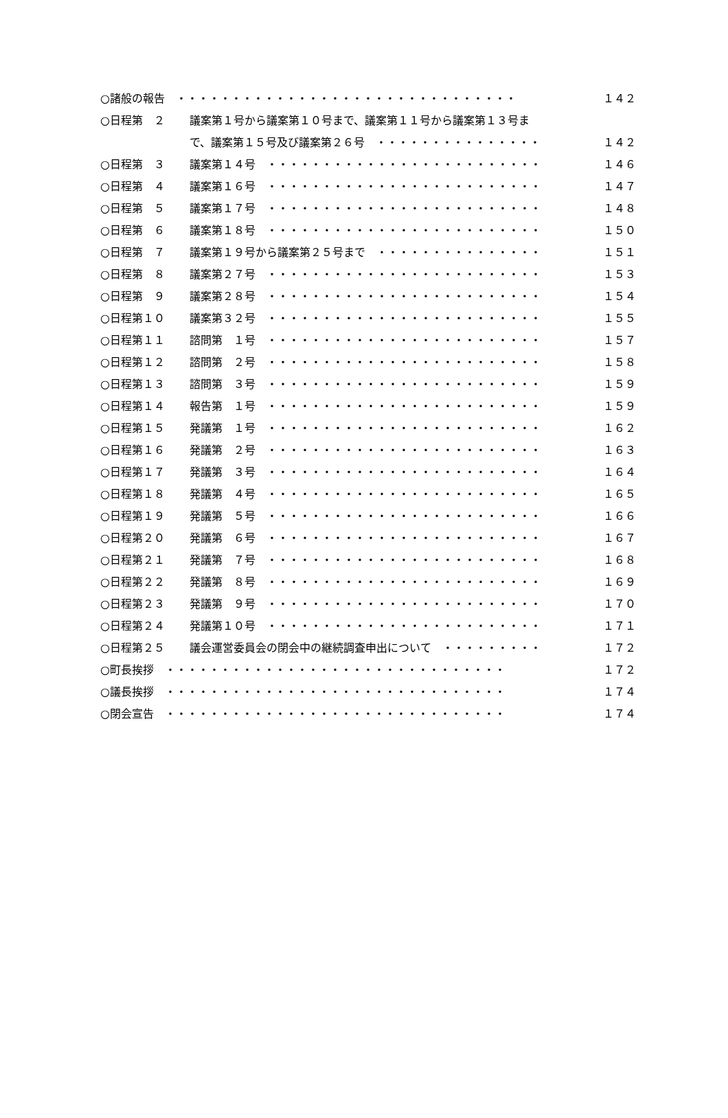○諸般の報告　・・・・・・・・・・・・・・・・・・・・・・・・・・・・・・・ １４２
○日程第　２ 議案第１号から議案第１０号まで、議案第１１号から議案第１３号ま
で、議案第１５号及び議案第２６号　・・・・・・・・・・・・・・・ １４２
○日程第　３ 議案第１４号　・・・・・・・・・・・・・・・・・・・・・・・・・ １４６
○日程第　４ 議案第１６号　・・・・・・・・・・・・・・・・・・・・・・・・・ １４７
○日程第　５ 議案第１７号　・・・・・・・・・・・・・・・・・・・・・・・・・ １４８
○日程第　６ 議案第１８号　・・・・・・・・・・・・・・・・・・・・・・・・・ １５０
○日程第　７ 議案第１９号から議案第２５号まで　・・・・・・・・・・・・・・・ １５１
○日程第　８ 議案第２７号　・・・・・・・・・・・・・・・・・・・・・・・・・ １５３
○日程第　９ 議案第２８号　・・・・・・・・・・・・・・・・・・・・・・・・・ １５４
○日程第１０ 議案第３２号　・・・・・・・・・・・・・・・・・・・・・・・・・ １５５
○日程第１１ 諮問第　１号　・・・・・・・・・・・・・・・・・・・・・・・・・ １５７
○日程第１２ 諮問第　２号　・・・・・・・・・・・・・・・・・・・・・・・・・ １５８
○日程第１３ 諮問第　３号　・・・・・・・・・・・・・・・・・・・・・・・・・ １５９
○日程第１４ 報告第　１号　・・・・・・・・・・・・・・・・・・・・・・・・・ １５９
○日程第１５ 発議第　１号　・・・・・・・・・・・・・・・・・・・・・・・・・ １６２
○日程第１６ 発議第　２号　・・・・・・・・・・・・・・・・・・・・・・・・・ １６３
○日程第１７ 発議第　３号　・・・・・・・・・・・・・・・・・・・・・・・・・ １６４
○日程第１８ 発議第　４号　・・・・・・・・・・・・・・・・・・・・・・・・・ １６５
○日程第１９ 発議第　５号　・・・・・・・・・・・・・・・・・・・・・・・・・ １６６
○日程第２０ 発議第　６号　・・・・・・・・・・・・・・・・・・・・・・・・・ １６７
○日程第２１ 発議第　７号　・・・・・・・・・・・・・・・・・・・・・・・・・ １６８
○日程第２２ 発議第　８号　・・・・・・・・・・・・・・・・・・・・・・・・・ １６９
○日程第２３ 発議第　９号　・・・・・・・・・・・・・・・・・・・・・・・・・ １７０
○日程第２４ 発議第１０号　・・・・・・・・・・・・・・・・・・・・・・・・・ １７１
○日程第２５ 議会運営委員会の閉会中の継続調査申出について　・・・・・・・・・ １７２
○町長挨拶　・・・・・・・・・・・・・・・・・・・・・・・・・・・・・・・ １７２
○議長挨拶　・・・・・・・・・・・・・・・・・・・・・・・・・・・・・・・ １７４
○閉会宣告　・・・・・・・・・・・・・・・・・・・・・・・・・・・・・・・ １７４